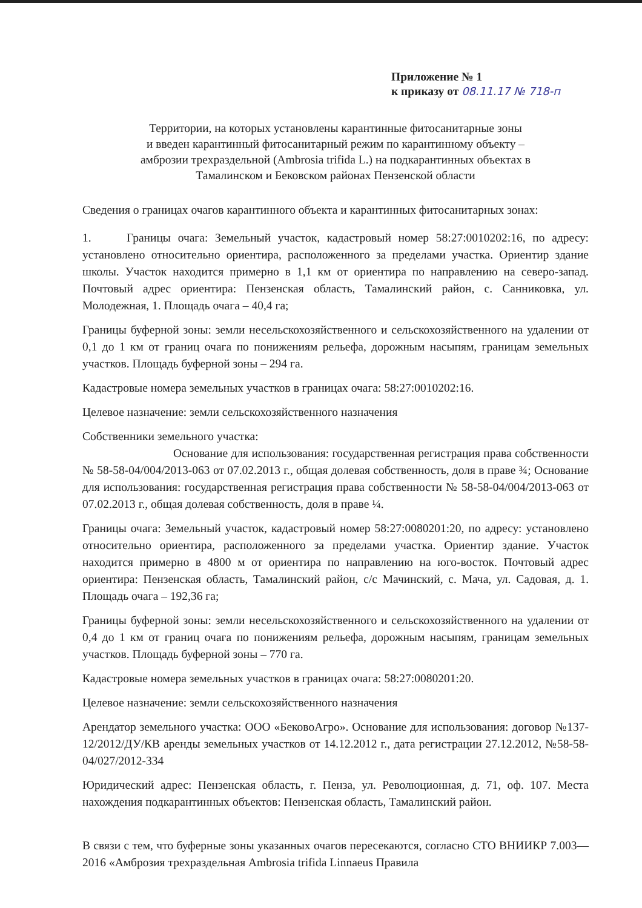Приложение № 1
к приказу от 08.11.17 № 718-п
Территории, на которых установлены карантинные фитосанитарные зоны
и введен карантинный фитосанитарный режим по карантинному объекту –
амброзии трехраздельной (Ambrosia trifida L.) на подкарантинных объектах в
Тамалинском и Бековском районах Пензенской области
Сведения о границах очагов карантинного объекта и карантинных фитосанитарных зонах:
1. Границы очага: Земельный участок, кадастровый номер 58:27:0010202:16, по адресу: установлено относительно ориентира, расположенного за пределами участка. Ориентир здание школы. Участок находится примерно в 1,1 км от ориентира по направлению на северо-запад. Почтовый адрес ориентира: Пензенская область, Тамалинский район, с. Санниковка, ул. Молодежная, 1. Площадь очага – 40,4 га;
Границы буферной зоны: земли несельскохозяйственного и сельскохозяйственного на удалении от 0,1 до 1 км от границ очага по понижениям рельефа, дорожным насыпям, границам земельных участков. Площадь буферной зоны – 294 га.
Кадастровые номера земельных участков в границах очага: 58:27:0010202:16.
Целевое назначение: земли сельскохозяйственного назначения
Собственники земельного участка:
Основание для использования: государственная регистрация права собственности № 58-58-04/004/2013-063 от 07.02.2013 г., общая долевая собственность, доля в праве ¾; Основание для использования: государственная регистрация права собственности № 58-58-04/004/2013-063 от 07.02.2013 г., общая долевая собственность, доля в праве ¼.
Границы очага: Земельный участок, кадастровый номер 58:27:0080201:20, по адресу: установлено относительно ориентира, расположенного за пределами участка. Ориентир здание. Участок находится примерно в 4800 м от ориентира по направлению на юго-восток. Почтовый адрес ориентира: Пензенская область, Тамалинский район, с/с Мачинский, с. Мача, ул. Садовая, д. 1. Площадь очага – 192,36 га;
Границы буферной зоны: земли несельскохозяйственного и сельскохозяйственного на удалении от 0,4 до 1 км от границ очага по понижениям рельефа, дорожным насыпям, границам земельных участков. Площадь буферной зоны – 770 га.
Кадастровые номера земельных участков в границах очага: 58:27:0080201:20.
Целевое назначение: земли сельскохозяйственного назначения
Арендатор земельного участка: ООО «БековоАгро». Основание для использования: договор №137-12/2012/ДУ/КВ аренды земельных участков от 14.12.2012 г., дата регистрации 27.12.2012, №58-58-04/027/2012-334
Юридический адрес: Пензенская область, г. Пенза, ул. Революционная, д. 71, оф. 107. Места нахождения подкарантинных объектов: Пензенская область, Тамалинский район.
В связи с тем, что буферные зоны указанных очагов пересекаются, согласно СТО ВНИИКР 7.003—2016 «Амброзия трехраздельная Ambrosia trifida Linnaeus Правила